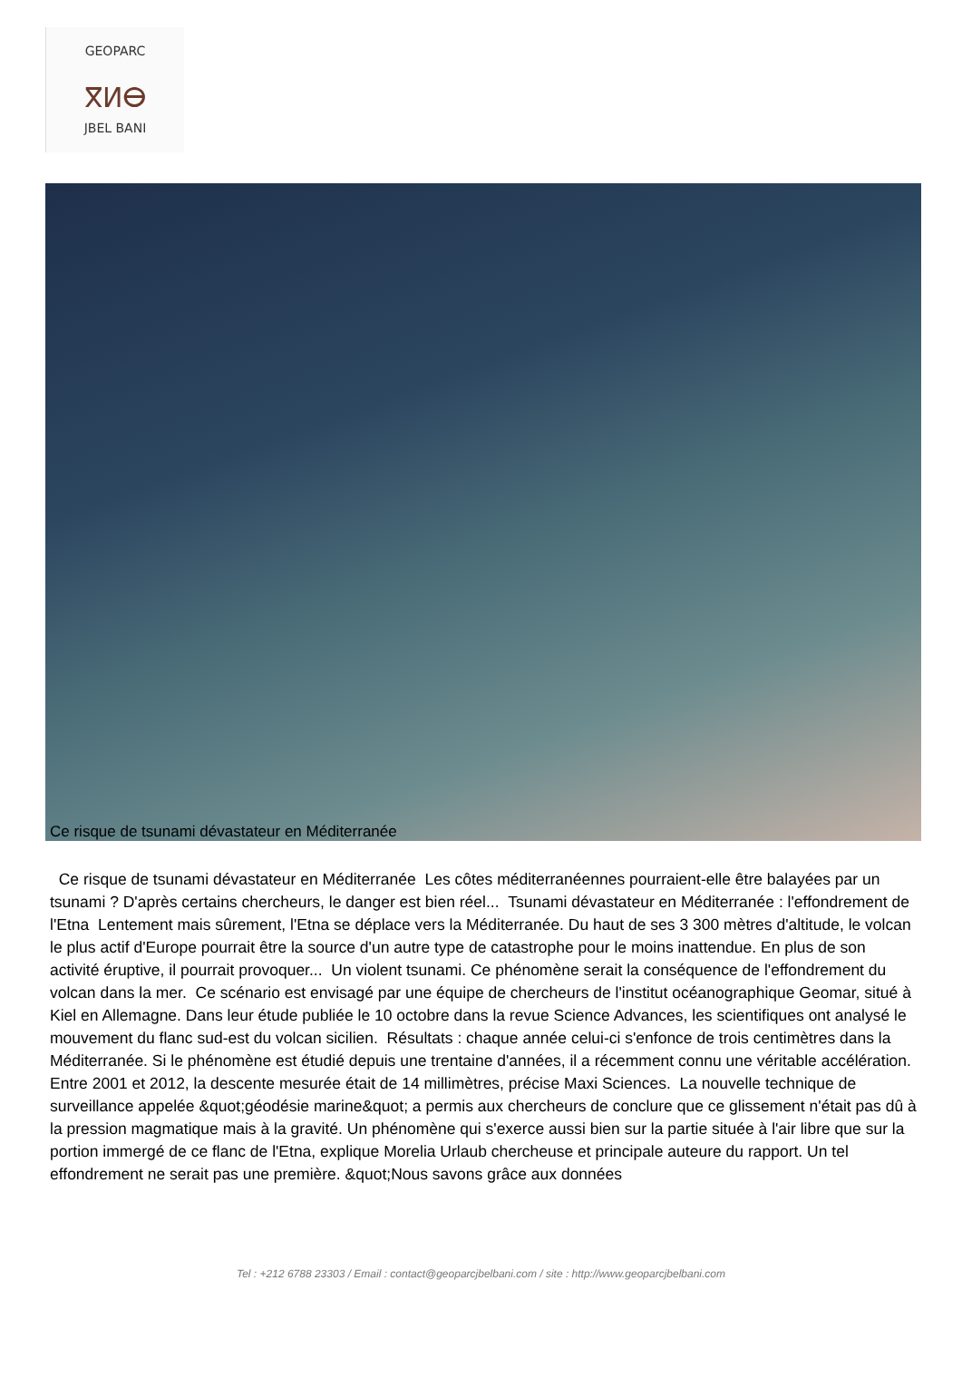GEOPARC
ⴳⵍⴱ
JBEL BANI
Ce risque de tsunami dévastateur en Méditerranée
Ce risque de tsunami dévastateur en Méditerranée Les côtes méditerranéennes pourraient-elle être balayées par un tsunami ? D'après certains chercheurs, le danger est bien réel... Tsunami dévastateur en Méditerranée : l'effondrement de l'Etna Lentement mais sûrement, l'Etna se déplace vers la Méditerranée. Du haut de ses 3 300 mètres d'altitude, le volcan le plus actif d'Europe pourrait être la source d'un autre type de catastrophe pour le moins inattendue. En plus de son activité éruptive, il pourrait provoquer... Un violent tsunami. Ce phénomène serait la conséquence de l'effondrement du volcan dans la mer. Ce scénario est envisagé par une équipe de chercheurs de l'institut océanographique Geomar, situé à Kiel en Allemagne. Dans leur étude publiée le 10 octobre dans la revue Science Advances, les scientifiques ont analysé le mouvement du flanc sud-est du volcan sicilien. Résultats : chaque année celui-ci s'enfonce de trois centimètres dans la Méditerranée. Si le phénomène est étudié depuis une trentaine d'années, il a récemment connu une véritable accélération. Entre 2001 et 2012, la descente mesurée était de 14 millimètres, précise Maxi Sciences. La nouvelle technique de surveillance appelée &quot;géodésie marine&quot; a permis aux chercheurs de conclure que ce glissement n'était pas dû à la pression magmatique mais à la gravité. Un phénomène qui s'exerce aussi bien sur la partie située à l'air libre que sur la portion immergé de ce flanc de l'Etna, explique Morelia Urlaub chercheuse et principale auteure du rapport. Un tel effondrement ne serait pas une première. &quot;Nous savons grâce aux données
Tel : +212 6788 23303 / Email : contact@geoparcjbelbani.com / site : http://www.geoparcjbelbani.com